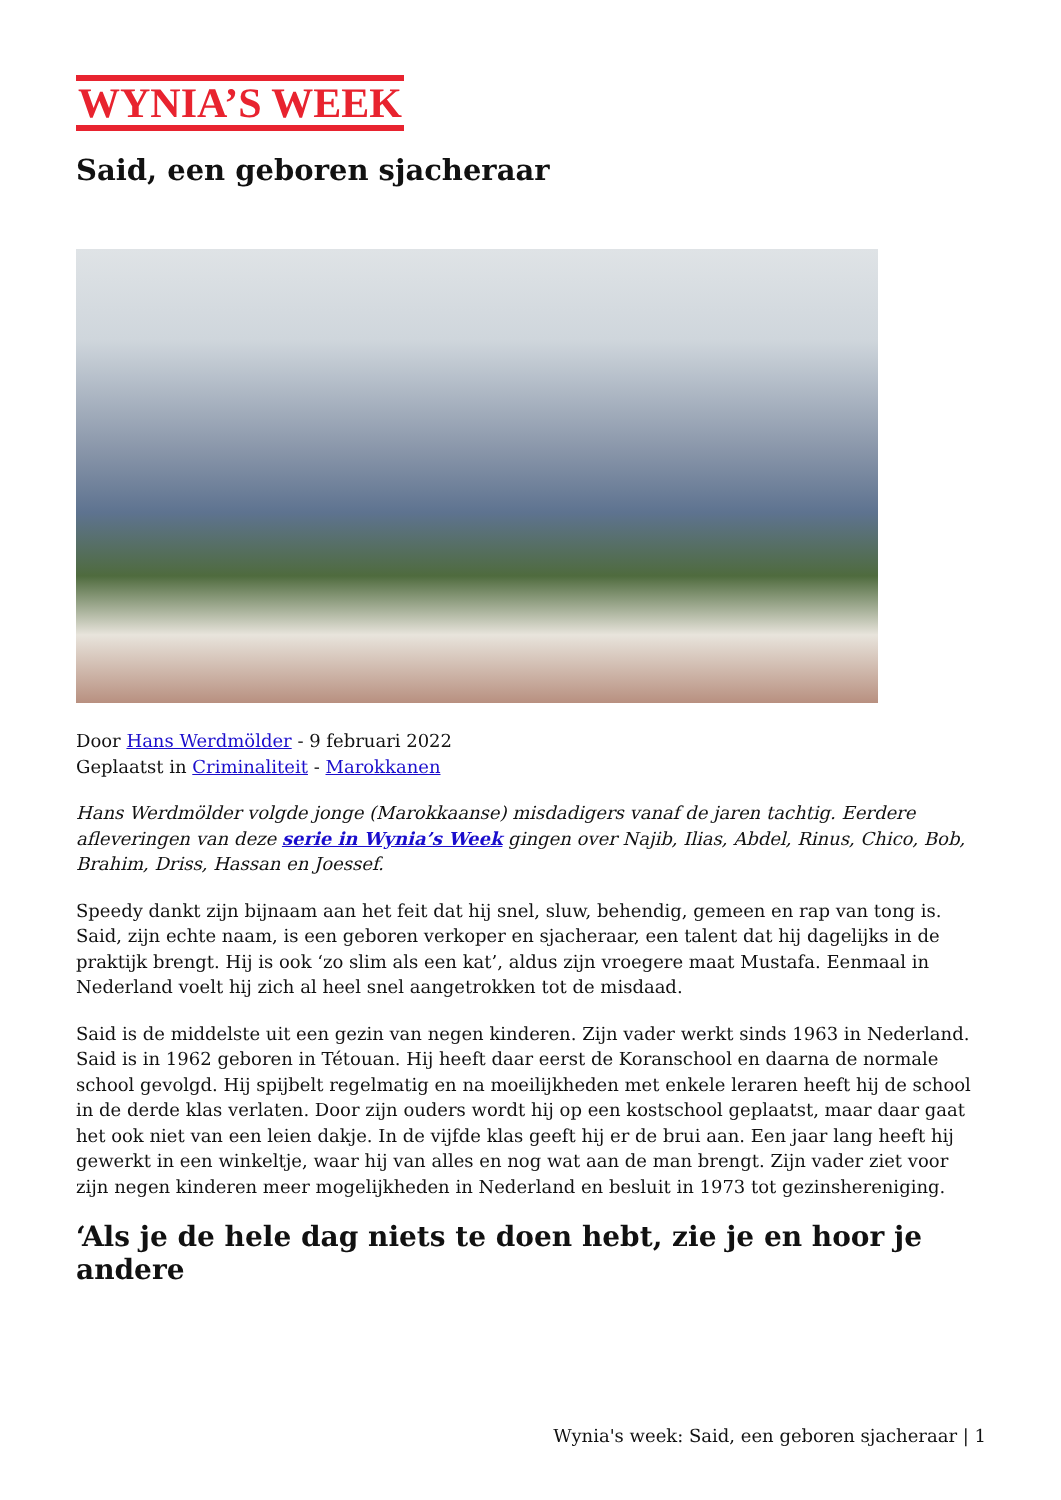WYNIA’S WEEK
Said, een geboren sjacheraar
Door Hans Werdmölder - 9 februari 2022
Geplaatst in Criminaliteit - Marokkanen
Hans Werdmölder volgde jonge (Marokkaanse) misdadigers vanaf de jaren tachtig. Eerdere afleveringen van deze serie in Wynia’s Week gingen over Najib, Ilias, Abdel, Rinus, Chico, Bob, Brahim, Driss, Hassan en Joessef.
Speedy dankt zijn bijnaam aan het feit dat hij snel, sluw, behendig, gemeen en rap van tong is. Said, zijn echte naam, is een geboren verkoper en sjacheraar, een talent dat hij dagelijks in de praktijk brengt. Hij is ook ‘zo slim als een kat’, aldus zijn vroegere maat Mustafa. Eenmaal in Nederland voelt hij zich al heel snel aangetrokken tot de misdaad.
Said is de middelste uit een gezin van negen kinderen. Zijn vader werkt sinds 1963 in Nederland. Said is in 1962 geboren in Tétouan. Hij heeft daar eerst de Koranschool en daarna de normale school gevolgd. Hij spijbelt regelmatig en na moeilijkheden met enkele leraren heeft hij de school in de derde klas verlaten. Door zijn ouders wordt hij op een kostschool geplaatst, maar daar gaat het ook niet van een leien dakje. In de vijfde klas geeft hij er de brui aan. Een jaar lang heeft hij gewerkt in een winkeltje, waar hij van alles en nog wat aan de man brengt. Zijn vader ziet voor zijn negen kinderen meer mogelijkheden in Nederland en besluit in 1973 tot gezinshereniging.
‘Als je de hele dag niets te doen hebt, zie je en hoor je andere
Wynia's week: Said, een geboren sjacheraar | 1